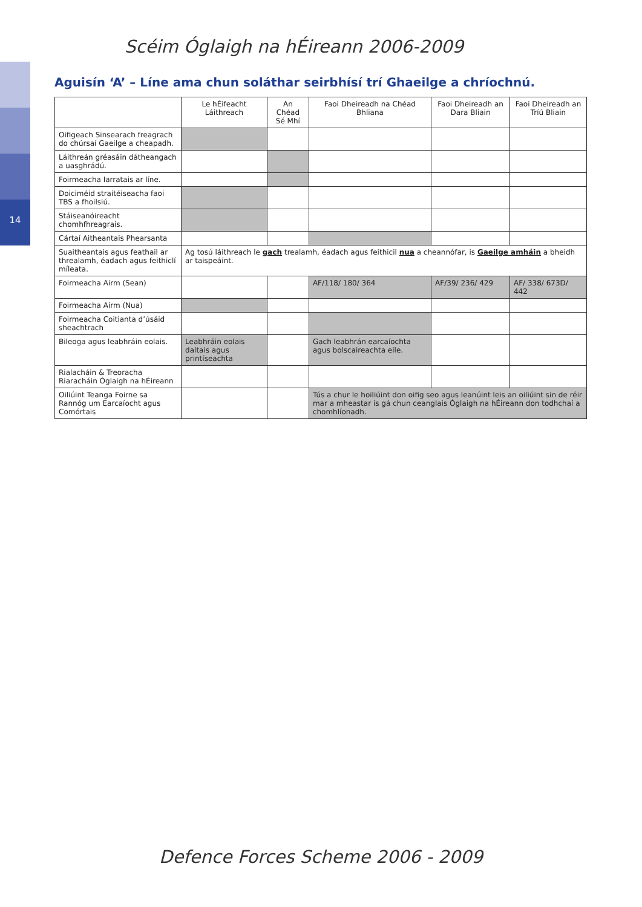14
Scéim Óglaigh na hÉireann 2006-2009
Aguisín ‘A’ – Líne ama chun soláthar seirbhísí trí Ghaeilge a chríochnú.
| | Le hÉifeacht Láithreach | An Chéad Sé Mhí | Faoi Dheireadh na Chéad Bhliana | Faoi Dheireadh an Dara Bliain | Faoi Dheireadh an Tríú Bliain |
| --- | --- | --- | --- | --- | --- |
| Oifigeach Sinsearach freagrach do chúrsaí Gaeilge a cheapadh. | | | | | |
| Láithreán gréasáin dátheangach a uasghrádú. | | | | | |
| Foirmeacha Iarratais ar líne. | | | | | |
| Doiciméid straitéiseacha faoi TBS a fhoilsiú. | | | | | |
| Stáiseanóireacht chomhfhreagrais. | | | | | |
| Cártaí Aitheantais Phearsanta | | | | | |
| Suaitheantais agus feathail ar threalamh, éadach agus feithiclí míleata. | Ag tosú láithreach le gach trealamh, éadach agus feithicil nua a cheannófar, is Gaeilge amháin a bheidh ar taispeáint. | | | | |
| Foirmeacha Airm (Sean) | | | AF/118/ 180/ 364 | AF/39/ 236/ 429 | AF/ 338/ 673D/ 442 |
| Foirmeacha Airm (Nua) | | | | | |
| Foirmeacha Coitianta d’úsáid sheachtrach | | | | | |
| Bileoga agus leabhráin eolais. | Leabhráin eolais daltais agus printíseachta | | Gach leabhrán earcaíochta agus bolscaireachta eile. | | |
| Rialacháin & Treoracha Riaracháin Óglaigh na hÉireann | | | | | |
| Oiliúint Teanga Foirne sa Rannóg um Earcaíocht agus Comórtais | | | Tús a chur le hoiliúint don oifig seo agus leanúint leis an oiliúint sin de réir mar a mheastar is gá chun ceanglais Óglaigh na hÉireann don todhchaí a chomhlíonadh. | | |
Defence Forces Scheme 2006 - 2009